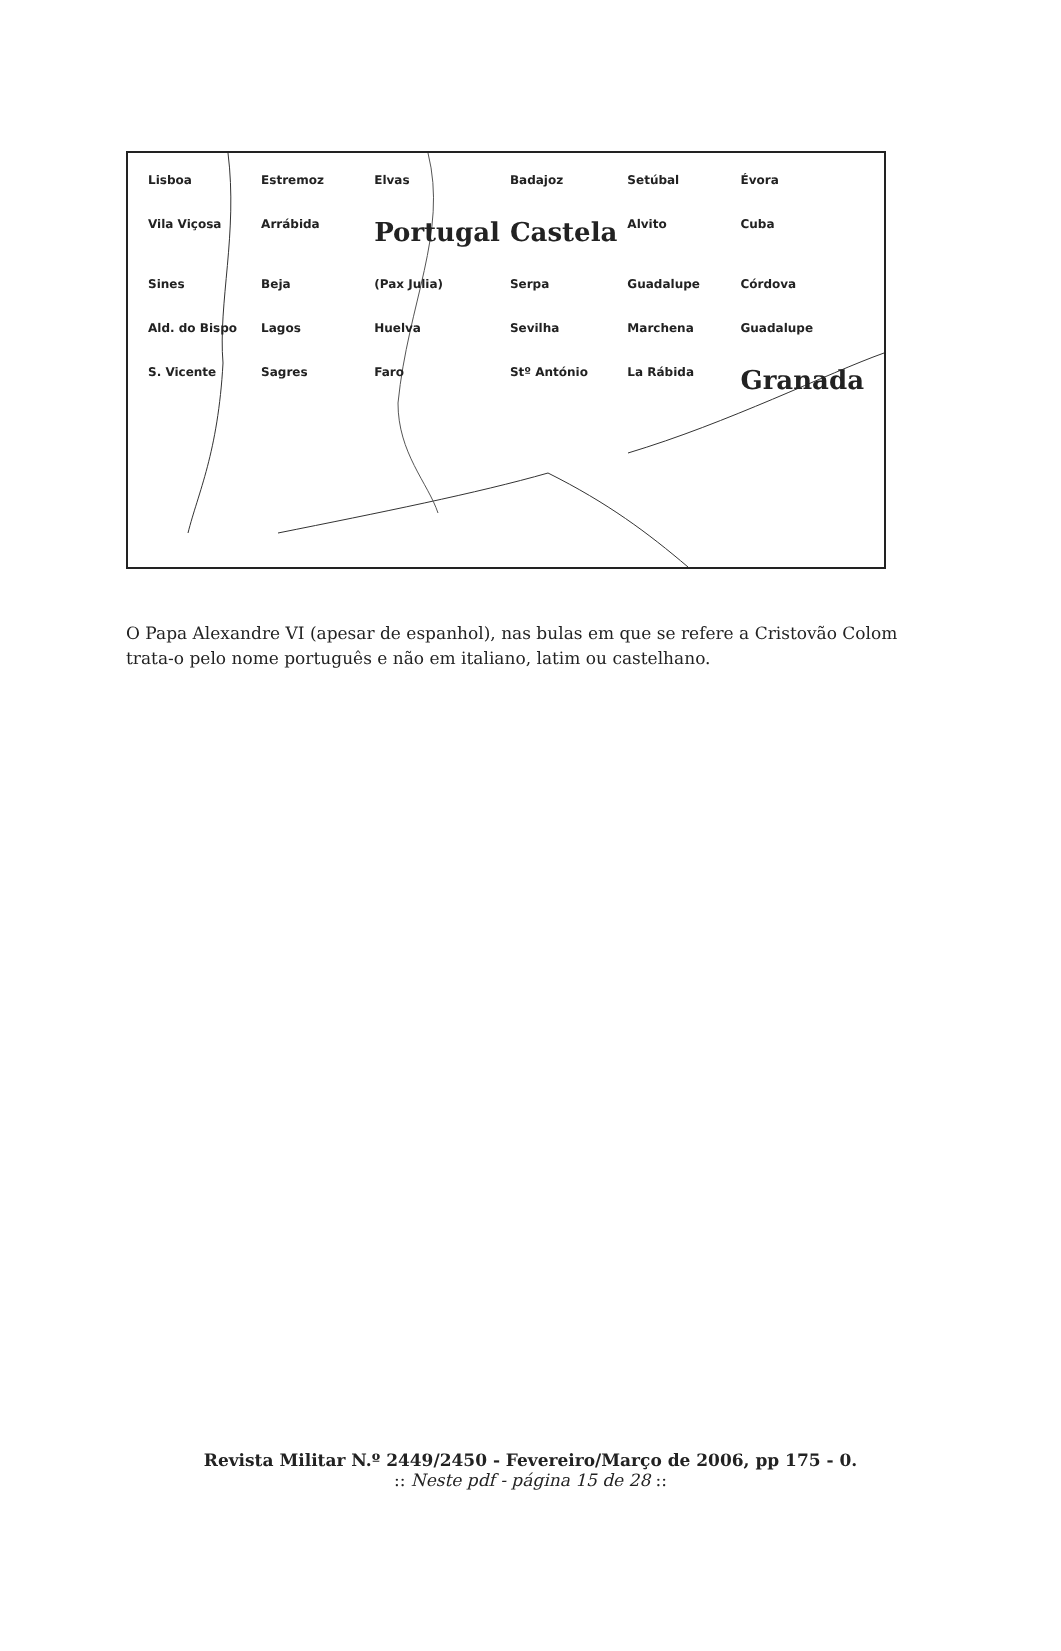Lisboa Estremoz Elvas Badajoz Setúbal Évora Vila Viçosa Arrábida Portugal Castela Alvito Cuba Sines Beja (Pax Julia) Serpa Guadalupe Córdova Ald. do Bispo Lagos Huelva Sevilha Marchena Guadalupe S. Vicente Sagres Faro Stº António La Rábida Granada
O Papa Alexandre VI (apesar de espanhol), nas bulas em que se refere a Cristovão Colom trata-o pelo nome português e não em italiano, latim ou castelhano.
Revista Militar N.º 2449/2450 - Fevereiro/Março de 2006, pp 175 - 0.
:: Neste pdf - página 15 de 28 ::